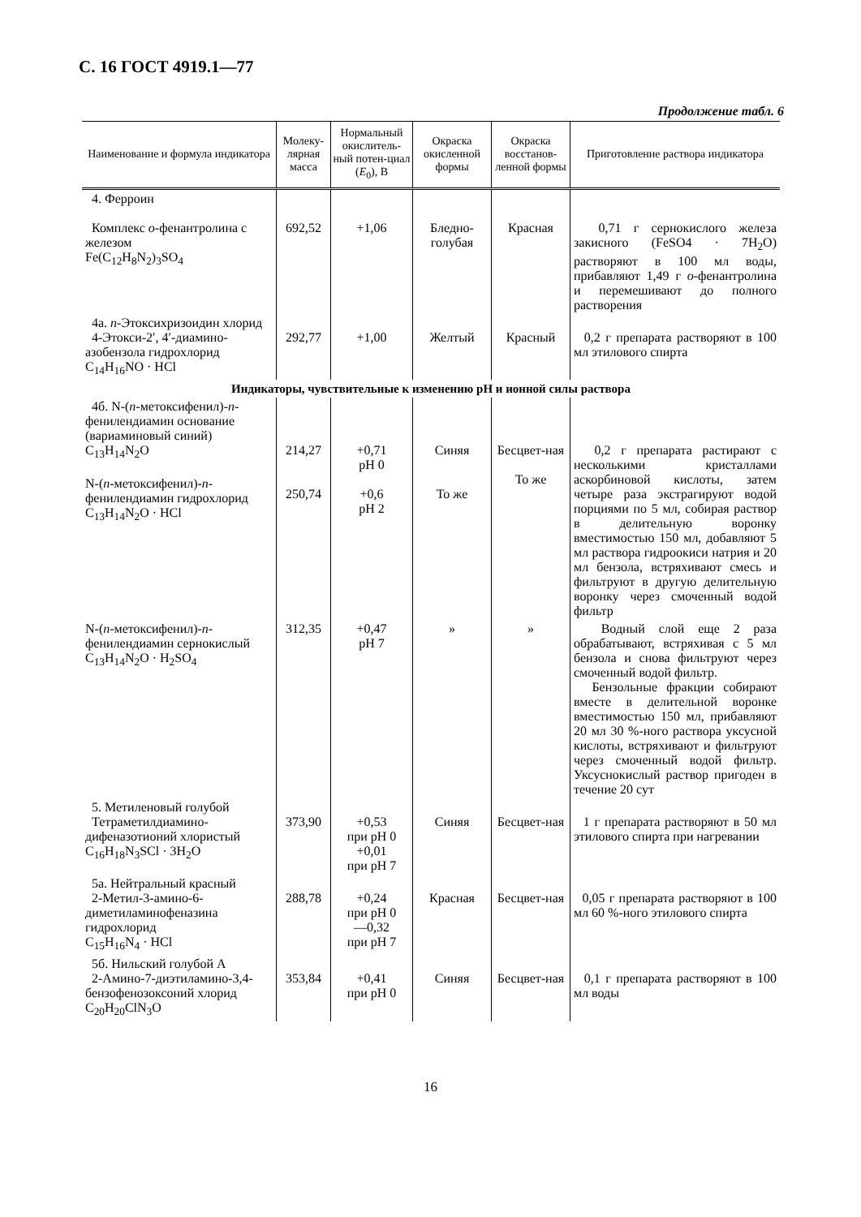С. 16 ГОСТ 4919.1—77
Продолжение табл. 6
| Наименование и формула индикатора | Молеку-лярная масса | Нормальный окислитель-ный потен-циал ( E<sub>0</sub>), В | Окраска окисленной формы | Окраска восстанов-ленной формы | Приготовление раствора индикатора |
| --- | --- | --- | --- | --- | --- |
| 4. Ферроин Комплекс o -фенантролина с железом Fe(C<sub>12</sub>H<sub>8</sub>N<sub>2</sub>)<sub>3</sub>SO<sub>4</sub> | 692,52 | +1,06 | Бледно-голубая | Красная | 0,71 г сернокислого железа закисного (FeSO4 · 7H<sub>2</sub>O) растворяют в 100 мл воды, прибавляют 1,49 г o -фенантролина и перемешивают до полного растворения |
| 4а. n -Этоксихризоидин хлорид 4-Этокси-2′, 4′-диамино-азобензола гидрохлорид C<sub>14</sub>H<sub>16</sub>NO · HCl | 292,77 | +1,00 | Желтый | Красный | 0,2 г препарата растворяют в 100 мл этилового спирта |
| Индикаторы, чувствительные к изменению pH и ионной силы раствора | | | | | |
| 4б. N-( n -метоксифенил)- n -фенилендиамин основание (вариаминовый синий) C<sub>13</sub>H<sub>14</sub>N<sub>2</sub>O N-( n -метоксифенил)- n -фенилендиамин гидрохлорид C<sub>13</sub>H<sub>14</sub>N<sub>2</sub>O · HCl | 214,27 250,74 | +0,71 pH 0 +0,6 pH 2 | Синяя То же | Бесцвет-ная То же | 0,2 г препарата растирают с несколькими кристаллами аскорбиновой кислоты, затем четыре раза экстрагируют водой порциями по 5 мл, собирая раствор в делительную воронку вместимостью 150 мл, добавляют 5 мл раствора гидроокиси натрия и 20 мл бензола, встряхивают смесь и фильтруют в другую делительную воронку через смоченный водой фильтр |
| N-( n -метоксифенил)- n -фенилендиамин сернокислый C<sub>13</sub>H<sub>14</sub>N<sub>2</sub>O · H<sub>2</sub>SO<sub>4</sub> | 312,35 | +0,47 pH 7 | » | » | Водный слой еще 2 раза обрабатывают, встряхивая с 5 мл бензола и снова фильтруют через смоченный водой фильтр. Бензольные фракции собирают вместе в делительной воронке вместимостью 150 мл, прибавляют 20 мл 30 %-ного раствора уксусной кислоты, встряхивают и фильтруют через смоченный водой фильтр. Уксуснокислый раствор пригоден в течение 20 сут |
| 5. Метиленовый голубой Тетраметилдиамино-дифеназотионий хлористый C<sub>16</sub>H<sub>18</sub>N<sub>3</sub>SCl · 3H<sub>2</sub>O | 373,90 | +0,53 при pH 0 +0,01 при pH 7 | Синяя | Бесцвет-ная | 1 г препарата растворяют в 50 мл этилового спирта при нагревании |
| 5а. Нейтральный красный 2-Метил-3-амино-6-диметиламинофеназина гидрохлорид C<sub>15</sub>H<sub>16</sub>N<sub>4</sub> · HCl | 288,78 | +0,24 при pH 0 —0,32 при pH 7 | Красная | Бесцвет-ная | 0,05 г препарата растворяют в 100 мл 60 %-ного этилового спирта |
| 5б. Нильский голубой А 2-Амино-7-диэтиламино-3,4-бензофенозоксоний хлорид C<sub>20</sub>H<sub>20</sub>ClN<sub>3</sub>O | 353,84 | +0,41 при pH 0 | Синяя | Бесцвет-ная | 0,1 г препарата растворяют в 100 мл воды |
16